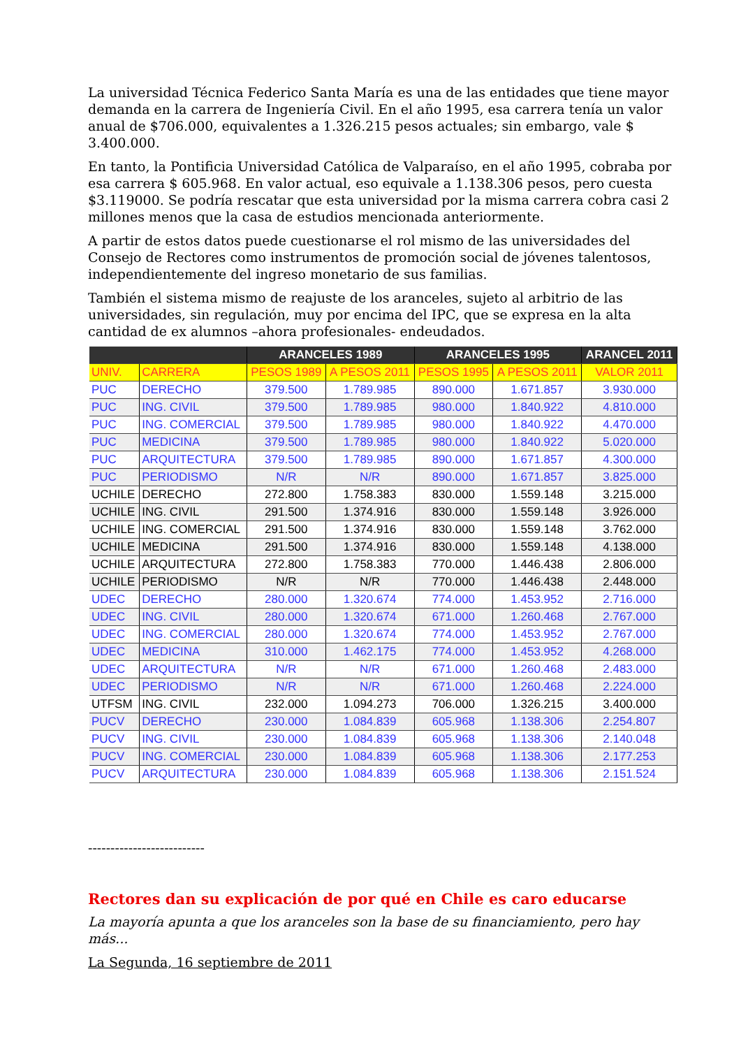La universidad Técnica Federico Santa María es una de las entidades que tiene mayor demanda en la carrera de Ingeniería Civil. En el año 1995, esa carrera tenía un valor anual de $706.000, equivalentes a 1.326.215 pesos actuales; sin embargo, vale $ 3.400.000.
En tanto, la Pontificia Universidad Católica de Valparaíso, en el año 1995, cobraba por esa carrera $ 605.968. En valor actual, eso equivale a 1.138.306 pesos, pero cuesta $3.119000. Se podría rescatar que esta universidad por la misma carrera cobra casi 2 millones menos que la casa de estudios mencionada anteriormente.
A partir de estos datos puede cuestionarse el rol mismo de las universidades del Consejo de Rectores como instrumentos de promoción social de jóvenes talentosos, independientemente del ingreso monetario de sus familias.
También el sistema mismo de reajuste de los aranceles, sujeto al arbitrio de las universidades, sin regulación, muy por encima del IPC, que se expresa en la alta cantidad de ex alumnos –ahora profesionales- endeudados.
| | | ARANCELES 1989 | | ARANCELES 1995 | | ARANCEL 2011 |
| --- | --- | --- | --- | --- | --- | --- |
| UNIV. | CARRERA | PESOS 1989 | A PESOS 2011 | PESOS 1995 | A PESOS 2011 | VALOR 2011 |
| PUC | DERECHO | 379.500 | 1.789.985 | 890.000 | 1.671.857 | 3.930.000 |
| PUC | ING. CIVIL | 379.500 | 1.789.985 | 980.000 | 1.840.922 | 4.810.000 |
| PUC | ING. COMERCIAL | 379.500 | 1.789.985 | 980.000 | 1.840.922 | 4.470.000 |
| PUC | MEDICINA | 379.500 | 1.789.985 | 980.000 | 1.840.922 | 5.020.000 |
| PUC | ARQUITECTURA | 379.500 | 1.789.985 | 890.000 | 1.671.857 | 4.300.000 |
| PUC | PERIODISMO | N/R | N/R | 890.000 | 1.671.857 | 3.825.000 |
| UCHILE | DERECHO | 272.800 | 1.758.383 | 830.000 | 1.559.148 | 3.215.000 |
| UCHILE | ING. CIVIL | 291.500 | 1.374.916 | 830.000 | 1.559.148 | 3.926.000 |
| UCHILE | ING. COMERCIAL | 291.500 | 1.374.916 | 830.000 | 1.559.148 | 3.762.000 |
| UCHILE | MEDICINA | 291.500 | 1.374.916 | 830.000 | 1.559.148 | 4.138.000 |
| UCHILE | ARQUITECTURA | 272.800 | 1.758.383 | 770.000 | 1.446.438 | 2.806.000 |
| UCHILE | PERIODISMO | N/R | N/R | 770.000 | 1.446.438 | 2.448.000 |
| UDEC | DERECHO | 280.000 | 1.320.674 | 774.000 | 1.453.952 | 2.716.000 |
| UDEC | ING. CIVIL | 280.000 | 1.320.674 | 671.000 | 1.260.468 | 2.767.000 |
| UDEC | ING. COMERCIAL | 280.000 | 1.320.674 | 774.000 | 1.453.952 | 2.767.000 |
| UDEC | MEDICINA | 310.000 | 1.462.175 | 774.000 | 1.453.952 | 4.268.000 |
| UDEC | ARQUITECTURA | N/R | N/R | 671.000 | 1.260.468 | 2.483.000 |
| UDEC | PERIODISMO | N/R | N/R | 671.000 | 1.260.468 | 2.224.000 |
| UTFSM | ING. CIVIL | 232.000 | 1.094.273 | 706.000 | 1.326.215 | 3.400.000 |
| PUCV | DERECHO | 230.000 | 1.084.839 | 605.968 | 1.138.306 | 2.254.807 |
| PUCV | ING. CIVIL | 230.000 | 1.084.839 | 605.968 | 1.138.306 | 2.140.048 |
| PUCV | ING. COMERCIAL | 230.000 | 1.084.839 | 605.968 | 1.138.306 | 2.177.253 |
| PUCV | ARQUITECTURA | 230.000 | 1.084.839 | 605.968 | 1.138.306 | 2.151.524 |
--------------------------
Rectores dan su explicación de por qué en Chile es caro educarse
La mayoría apunta a que los aranceles son la base de su financiamiento, pero hay más...
La Segunda, 16 septiembre de 2011